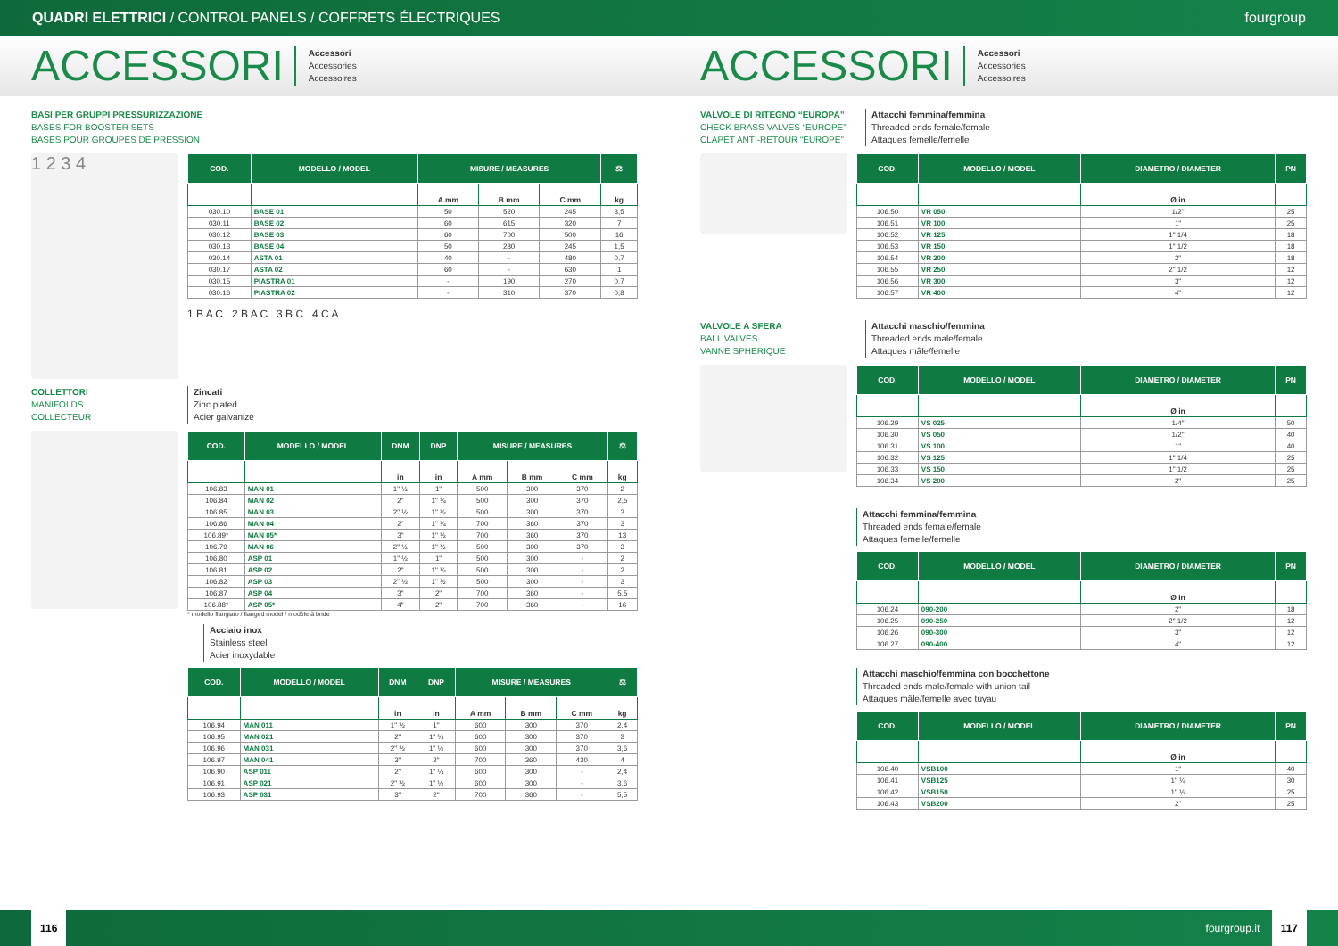QUADRI ELETTRICI / CONTROL PANELS / COFFRETS ÉLECTRIQUES fourgroup
ACCESSORI Accessori
Accessories
Accessoires
ACCESSORI Accessori
Accessories
Accessoires
BASI PER GRUPPI PRESSURIZZAZIONE
BASES FOR BOOSTER SETS
BASES POUR GROUPES DE PRESSION
1 2 3 4
| COD. | MODELLO / MODEL | MISURE / MEASURES | | | ⚖ |
| --- | --- | --- | --- | --- | --- |
| | | A mm | B mm | C mm | kg |
| 030.10 | BASE 01 | 50 | 520 | 245 | 3,5 |
| 030.11 | BASE 02 | 60 | 615 | 320 | 7 |
| 030.12 | BASE 03 | 60 | 700 | 500 | 16 |
| 030.13 | BASE 04 | 50 | 280 | 245 | 1,5 |
| 030.14 | ASTA 01 | 40 | - | 480 | 0,7 |
| 030.17 | ASTA 02 | 60 | - | 630 | 1 |
| 030.15 | PIASTRA 01 | - | 190 | 270 | 0,7 |
| 030.16 | PIASTRA 02 | - | 310 | 370 | 0,8 |
1 B A C 2 B A C 3 B C 4 C A
COLLETTORI
MANIFOLDS
COLLECTEUR
Zincati
Zinc plated
Acier galvanizé
| COD. | MODELLO / MODEL | DNM | DNP | MISURE / MEASURES | | | ⚖ |
| --- | --- | --- | --- | --- | --- | --- | --- |
| | | in | in | A mm | B mm | C mm | kg |
| 106.83 | MAN 01 | 1" ½ | 1" | 500 | 300 | 370 | 2 |
| 106.84 | MAN 02 | 2" | 1" ¼ | 500 | 300 | 370 | 2,5 |
| 106.85 | MAN 03 | 2" ½ | 1" ¼ | 500 | 300 | 370 | 3 |
| 106.86 | MAN 04 | 2" | 1" ¼ | 700 | 360 | 370 | 3 |
| 106.89* | MAN 05* | 3" | 1" ½ | 700 | 360 | 370 | 13 |
| 106.79 | MAN 06 | 2" ½ | 1" ½ | 500 | 300 | 370 | 3 |
| 106.80 | ASP 01 | 1" ½ | 1" | 500 | 300 | - | 2 |
| 106.81 | ASP 02 | 2" | 1" ¼ | 500 | 300 | - | 2 |
| 106.82 | ASP 03 | 2" ½ | 1" ½ | 500 | 300 | - | 3 |
| 106.87 | ASP 04 | 3" | 2" | 700 | 360 | - | 5,5 |
| 106.88* | ASP 05* | 4" | 2" | 700 | 360 | - | 16 |
* modello flangiato / flanged model / modèle à bride
Acciaio inox
Stainless steel
Acier inoxydable
| COD. | MODELLO / MODEL | DNM | DNP | MISURE / MEASURES | | | ⚖ |
| --- | --- | --- | --- | --- | --- | --- | --- |
| | | in | in | A mm | B mm | C mm | kg |
| 106.94 | MAN 011 | 1" ½ | 1" | 600 | 300 | 370 | 2,4 |
| 106.95 | MAN 021 | 2" | 1" ¼ | 600 | 300 | 370 | 3 |
| 106.96 | MAN 031 | 2" ½ | 1" ½ | 600 | 300 | 370 | 3,6 |
| 106.97 | MAN 041 | 3" | 2" | 700 | 360 | 430 | 4 |
| 106.90 | ASP 011 | 2" | 1" ¼ | 600 | 300 | - | 2,4 |
| 106.91 | ASP 021 | 2" ½ | 1" ½ | 600 | 300 | - | 3,6 |
| 106.93 | ASP 031 | 3" | 2" | 700 | 360 | - | 5,5 |
VALVOLE DI RITEGNO “EUROPA”
CHECK BRASS VALVES “EUROPE”
CLAPET ANTI-RETOUR “EUROPE”
Attacchi femmina/femmina
Threaded ends female/female
Attaques femelle/femelle
| COD. | MODELLO / MODEL | DIAMETRO / DIAMETER | PN |
| --- | --- | --- | --- |
| | | Ø in | |
| 106.50 | VR 050 | 1/2" | 25 |
| 106.51 | VR 100 | 1" | 25 |
| 106.52 | VR 125 | 1" 1/4 | 18 |
| 106.53 | VR 150 | 1" 1/2 | 18 |
| 106.54 | VR 200 | 2" | 18 |
| 106.55 | VR 250 | 2" 1/2 | 12 |
| 106.56 | VR 300 | 3" | 12 |
| 106.57 | VR 400 | 4" | 12 |
VALVOLE A SFERA
BALL VALVES
VANNE SPHERIQUE
Attacchi maschio/femmina
Threaded ends male/female
Attaques mâle/femelle
| COD. | MODELLO / MODEL | DIAMETRO / DIAMETER | PN |
| --- | --- | --- | --- |
| | | Ø in | |
| 106.29 | VS 025 | 1/4" | 50 |
| 106.30 | VS 050 | 1/2" | 40 |
| 106.31 | VS 100 | 1" | 40 |
| 106.32 | VS 125 | 1" 1/4 | 25 |
| 106.33 | VS 150 | 1" 1/2 | 25 |
| 106.34 | VS 200 | 2" | 25 |
Attacchi femmina/femmina
Threaded ends female/female
Attaques femelle/femelle
| COD. | MODELLO / MODEL | DIAMETRO / DIAMETER | PN |
| --- | --- | --- | --- |
| | | Ø in | |
| 106.24 | 090-200 | 2" | 18 |
| 106.25 | 090-250 | 2" 1/2 | 12 |
| 106.26 | 090-300 | 3" | 12 |
| 106.27 | 090-400 | 4" | 12 |
Attacchi maschio/femmina con bocchettone
Threaded ends male/female with union tail
Attaques mâle/femelle avec tuyau
| COD. | MODELLO / MODEL | DIAMETRO / DIAMETER | PN |
| --- | --- | --- | --- |
| | | Ø in | |
| 106.40 | VSB100 | 1" | 40 |
| 106.41 | VSB125 | 1" ¼ | 30 |
| 106.42 | VSB150 | 1" ½ | 25 |
| 106.43 | VSB200 | 2" | 25 |
116 fourgroup.it 117